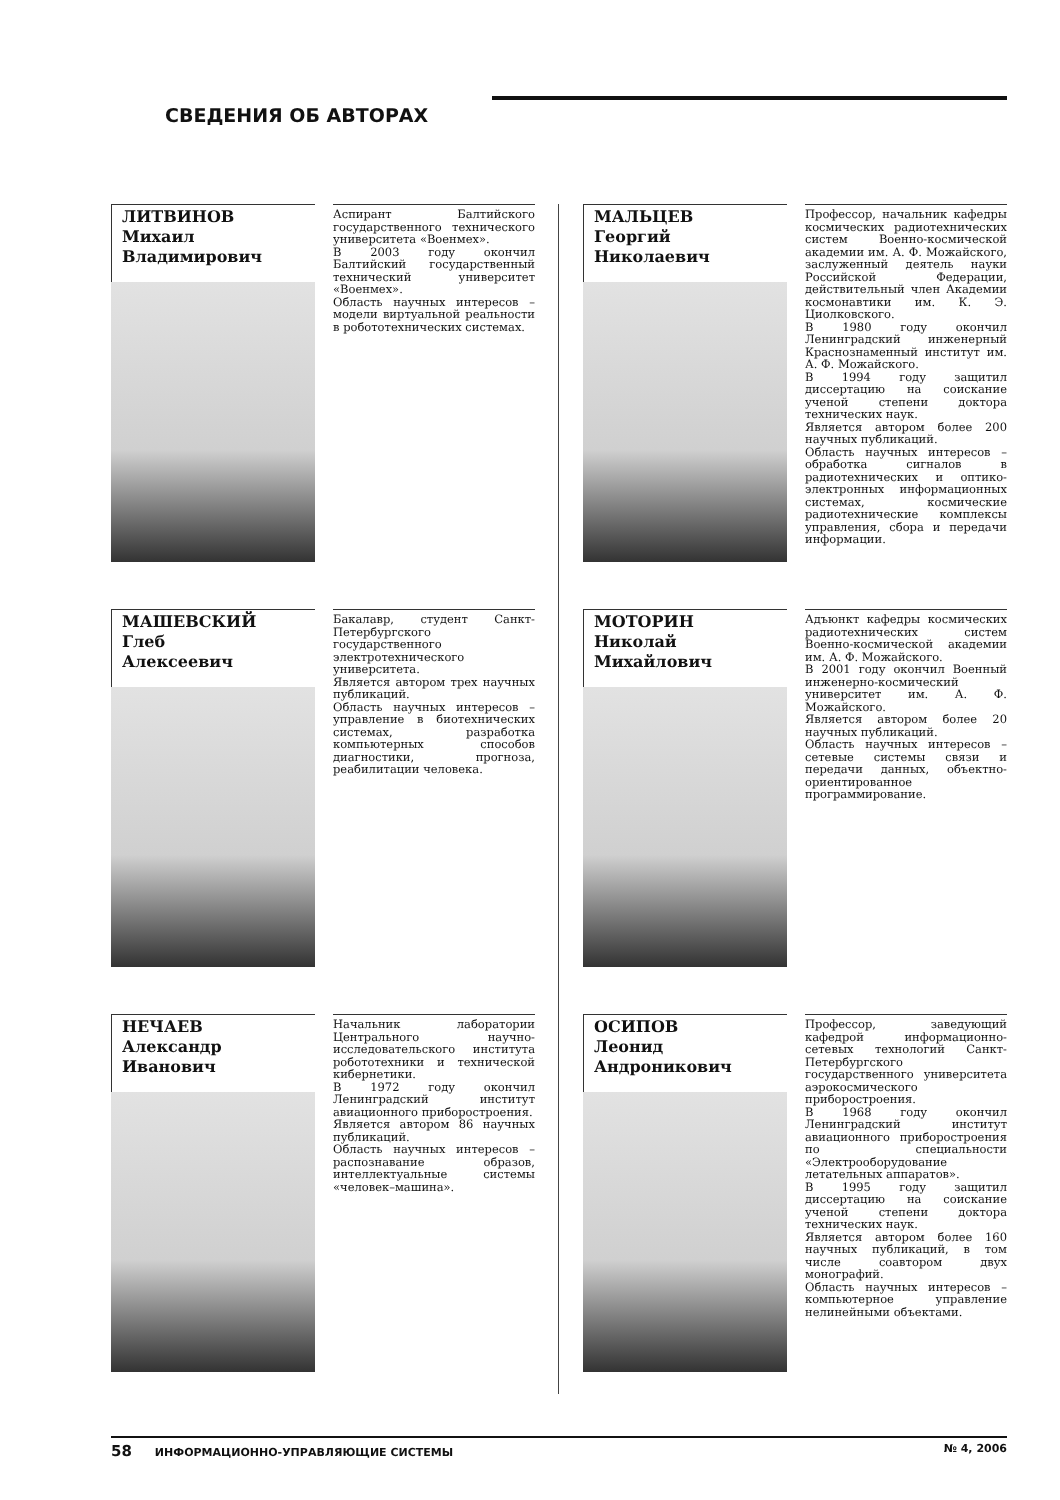СВЕДЕНИЯ ОБ АВТОРАХ
ЛИТВИНОВ
Михаил
Владимирович
Аспирант Балтийского государственного технического университета «Военмех».
В 2003 году окончил Балтийский государственный технический университет «Военмех».
Область научных интересов – модели виртуальной реальности в робототехнических системах.
МАЛЬЦЕВ
Георгий
Николаевич
Профессор, начальник кафедры космических радиотехнических систем Военно-космической академии им. А. Ф. Можайского, заслуженный деятель науки Российской Федерации, действительный член Академии космонавтики им. К. Э. Циолковского.
В 1980 году окончил Ленинградский инженерный Краснознаменный институт им. А. Ф. Можайского.
В 1994 году защитил диссертацию на соискание ученой степени доктора технических наук.
Является автором более 200 научных публикаций.
Область научных интересов – обработка сигналов в радиотехнических и оптико-электронных информационных системах, космические радиотехнические комплексы управления, сбора и передачи информации.
МАШЕВСКИЙ
Глеб
Алексеевич
Бакалавр, студент Санкт-Петербургского государственного электротехнического университета.
Является автором трех научных публикаций.
Область научных интересов – управление в биотехнических системах, разработка компьютерных способов диагностики, прогноза, реабилитации человека.
МОТОРИН
Николай
Михайлович
Адъюнкт кафедры космических радиотехнических систем Военно-космической академии им. А. Ф. Можайского.
В 2001 году окончил Военный инженерно-космический университет им. А. Ф. Можайского.
Является автором более 20 научных публикаций.
Область научных интересов – сетевые системы связи и передачи данных, объектно-ориентированное программирование.
НЕЧАЕВ
Александр
Иванович
Начальник лаборатории Центрального научно-исследовательского института робототехники и технической кибернетики.
В 1972 году окончил Ленинградский институт авиационного приборостроения.
Является автором 86 научных публикаций.
Область научных интересов – распознавание образов, интеллектуальные системы «человек–машина».
ОСИПОВ
Леонид
Андроникович
Профессор, заведующий кафедрой информационно-сетевых технологий Санкт-Петербургского государственного университета аэрокосмического приборостроения.
В 1968 году окончил Ленинградский институт авиационного приборостроения по специальности «Электрооборудование летательных аппаратов».
В 1995 году защитил диссертацию на соискание ученой степени доктора технических наук.
Является автором более 160 научных публикаций, в том числе соавтором двух монографий.
Область научных интересов – компьютерное управление нелинейными объектами.
58 ИНФОРМАЦИОННО-УПРАВЛЯЮЩИЕ СИСТЕМЫ № 4, 2006